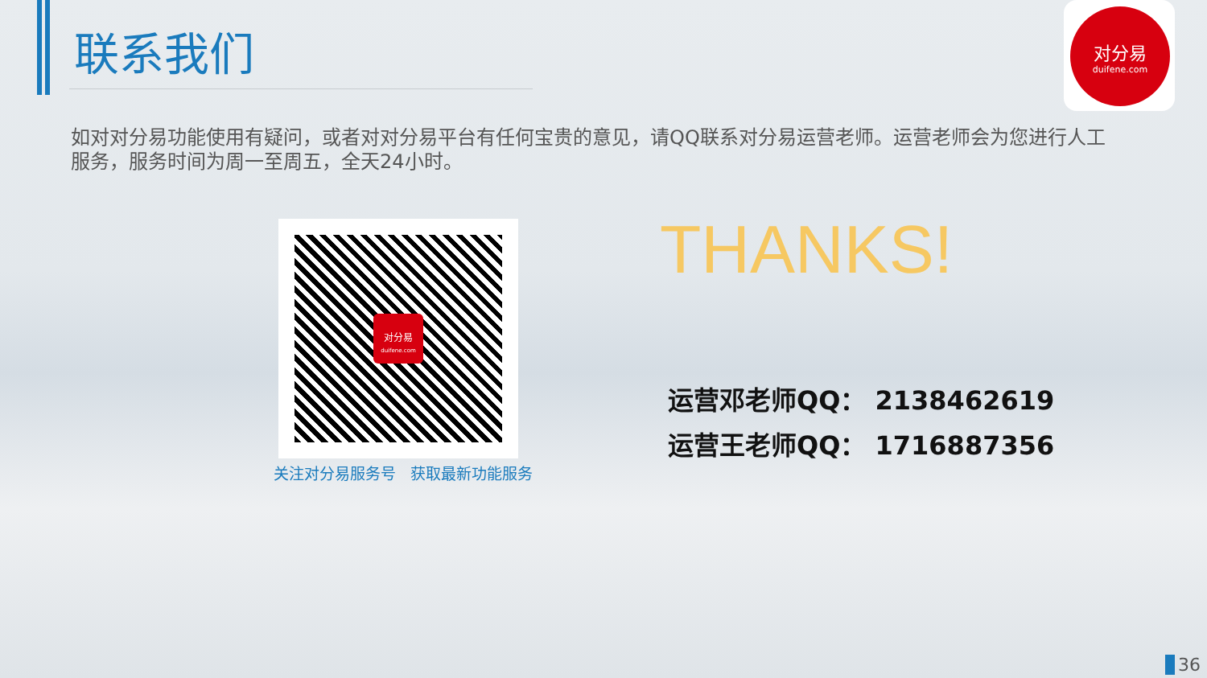联系我们
对分易
duifene.com
如对对分易功能使用有疑问，或者对对分易平台有任何宝贵的意见，请QQ联系对分易运营老师。运营老师会为您进行人工服务，服务时间为周一至周五，全天24小时。
对分易
duifene.com
关注对分易服务号 获取最新功能服务
THANKS!
运营邓老师QQ： 2138462619
运营王老师QQ： 1716887356
36